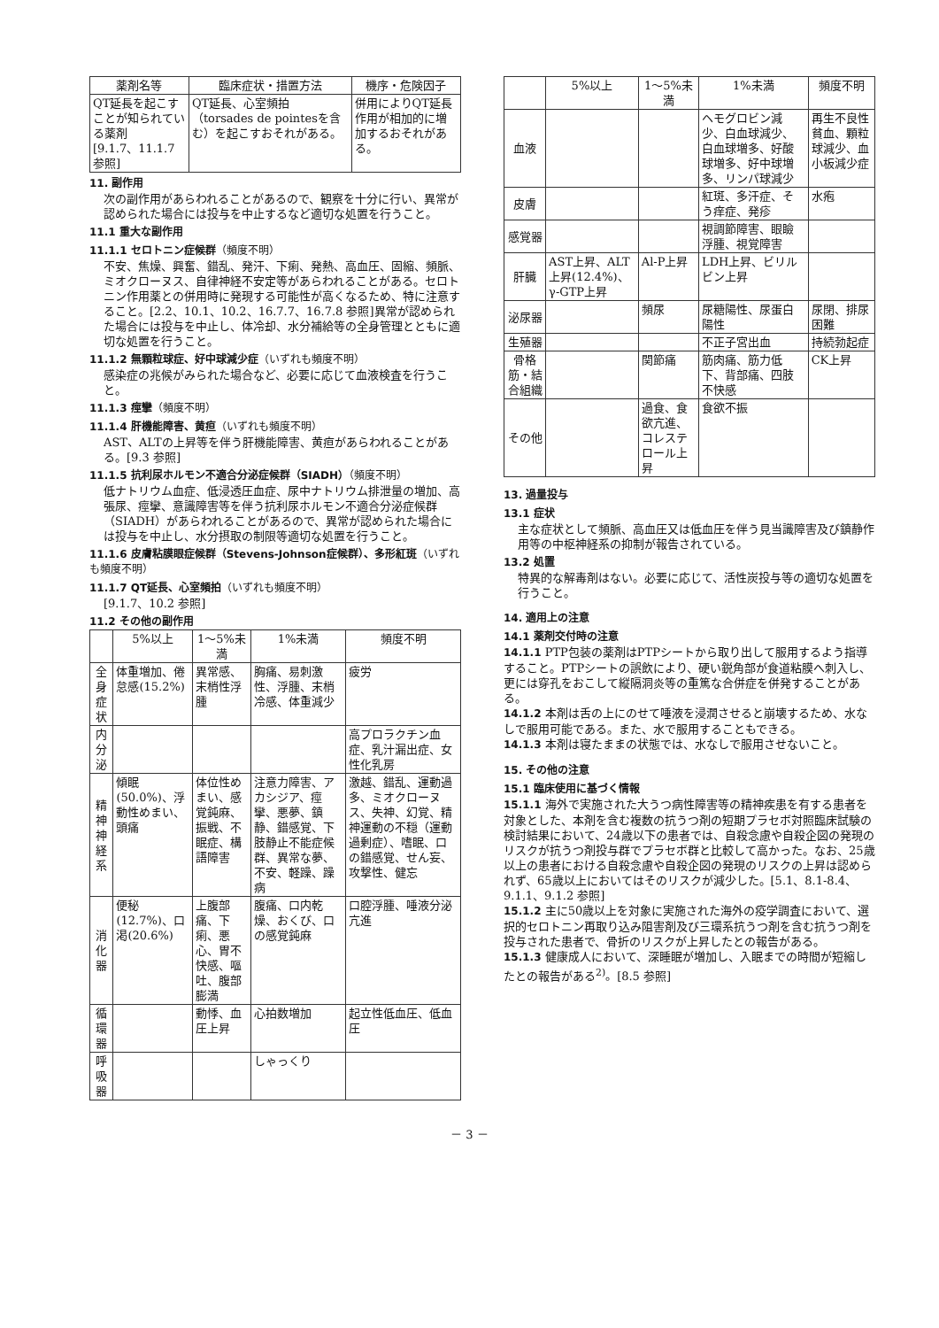| 薬剤名等 | 臨床症状・措置方法 | 機序・危険因子 |
| --- | --- | --- |
| QT延長を起こすことが知られている薬剤 [9.1.7、11.1.7 参照] | QT延長、心室頻拍（torsades de pointesを含む）を起こすおそれがある。 | 併用によりQT延長作用が相加的に増加するおそれがある。 |
11. 副作用
次の副作用があらわれることがあるので、観察を十分に行い、異常が認められた場合には投与を中止するなど適切な処置を行うこと。
11.1 重大な副作用
11.1.1 セロトニン症候群（頻度不明）
不安、焦燥、興奮、錯乱、発汗、下痢、発熱、高血圧、固縮、頻脈、ミオクローヌス、自律神経不安定等があらわれることがある。セロトニン作用薬との併用時に発現する可能性が高くなるため、特に注意すること。[2.2、10.1、10.2、16.7.7、16.7.8 参照]異常が認められた場合には投与を中止し、体冷却、水分補給等の全身管理とともに適切な処置を行うこと。
11.1.2 無顆粒球症、好中球減少症（いずれも頻度不明）
感染症の兆候がみられた場合など、必要に応じて血液検査を行うこと。
11.1.3 痙攣（頻度不明）
11.1.4 肝機能障害、黄疸（いずれも頻度不明）
AST、ALTの上昇等を伴う肝機能障害、黄疸があらわれることがある。[9.3 参照]
11.1.5 抗利尿ホルモン不適合分泌症候群（SIADH）（頻度不明）
低ナトリウム血症、低浸透圧血症、尿中ナトリウム排泄量の増加、高張尿、痙攣、意識障害等を伴う抗利尿ホルモン不適合分泌症候群（SIADH）があらわれることがあるので、異常が認められた場合には投与を中止し、水分摂取の制限等適切な処置を行うこと。
11.1.6 皮膚粘膜眼症候群（Stevens-Johnson症候群）、多形紅斑（いずれも頻度不明）
11.1.7 QT延長、心室頻拍（いずれも頻度不明）
[9.1.7、10.2 参照]
11.2 その他の副作用
| | 5%以上 | 1～5%未満 | 1%未満 | 頻度不明 |
| --- | --- | --- | --- | --- |
| 全身症状 | 体重増加、倦怠感(15.2%) | 異常感、末梢性浮腫 | 胸痛、易刺激性、浮腫、末梢冷感、体重減少 | 疲労 |
| 内分泌 | | | | 高プロラクチン血症、乳汁漏出症、女性化乳房 |
| 精神神経系 | 傾眠(50.0%)、浮動性めまい、頭痛 | 体位性めまい、感覚鈍麻、振戦、不眠症、構語障害 | 注意力障害、アカシジア、痙攣、悪夢、鎮静、錯感覚、下肢静止不能症候群、異常な夢、不安、軽躁、躁病 | 激越、錯乱、運動過多、ミオクローヌス、失神、幻覚、精神運動の不穏（運動過剰症）、嗜眠、口の錯感覚、せん妄、攻撃性、健忘 |
| 消化器 | 便秘(12.7%)、口渇(20.6%) | 上腹部痛、下痢、悪心、胃不快感、嘔吐、腹部膨満 | 腹痛、口内乾燥、おくび、口の感覚鈍麻 | 口腔浮腫、唾液分泌亢進 |
| 循環器 | | 動悸、血圧上昇 | 心拍数増加 | 起立性低血圧、低血圧 |
| 呼吸器 | | | しゃっくり | |
| | 5%以上 | 1～5%未満 | 1%未満 | 頻度不明 |
| --- | --- | --- | --- | --- |
| 血液 | | | ヘモグロビン減少、白血球減少、白血球増多、好酸球増多、好中球増多、リンパ球減少 | 再生不良性貧血、顆粒球減少、血小板減少症 |
| 皮膚 | | | 紅斑、多汗症、そう痒症、発疹 | 水疱 |
| 感覚器 | | | 視調節障害、眼瞼浮腫、視覚障害 | |
| 肝臓 | AST上昇、ALT上昇(12.4%)、γ-GTP上昇 | Al-P上昇 | LDH上昇、ビリルビン上昇 | |
| 泌尿器 | | 頻尿 | 尿糖陽性、尿蛋白陽性 | 尿閉、排尿困難 |
| 生殖器 | | | 不正子宮出血 | 持続勃起症 |
| 骨格筋・結合組織 | | 関節痛 | 筋肉痛、筋力低下、背部痛、四肢不快感 | CK上昇 |
| その他 | | 過食、食欲亢進、コレステロール上昇 | 食欲不振 | |
13. 過量投与
13.1 症状
主な症状として頻脈、高血圧又は低血圧を伴う見当識障害及び鎮静作用等の中枢神経系の抑制が報告されている。
13.2 処置
特異的な解毒剤はない。必要に応じて、活性炭投与等の適切な処置を行うこと。
14. 適用上の注意
14.1 薬剤交付時の注意
14.1.1 PTP包装の薬剤はPTPシートから取り出して服用するよう指導すること。PTPシートの誤飲により、硬い鋭角部が食道粘膜へ刺入し、更には穿孔をおこして縦隔洞炎等の重篤な合併症を併発することがある。
14.1.2 本剤は舌の上にのせて唾液を浸潤させると崩壊するため、水なしで服用可能である。また、水で服用することもできる。
14.1.3 本剤は寝たままの状態では、水なしで服用させないこと。
15. その他の注意
15.1 臨床使用に基づく情報
15.1.1 海外で実施された大うつ病性障害等の精神疾患を有する患者を対象とした、本剤を含む複数の抗うつ剤の短期プラセボ対照臨床試験の検討結果において、24歳以下の患者では、自殺念慮や自殺企図の発現のリスクが抗うつ剤投与群でプラセボ群と比較して高かった。なお、25歳以上の患者における自殺念慮や自殺企図の発現のリスクの上昇は認められず、65歳以上においてはそのリスクが減少した。[5.1、8.1-8.4、9.1.1、9.1.2 参照]
15.1.2 主に50歳以上を対象に実施された海外の疫学調査において、選択的セロトニン再取り込み阻害剤及び三環系抗うつ剤を含む抗うつ剤を投与された患者で、骨折のリスクが上昇したとの報告がある。
15.1.3 健康成人において、深睡眠が増加し、入眠までの時間が短縮したとの報告がある<sup>2)</sup>。[8.5 参照]
－ 3 －